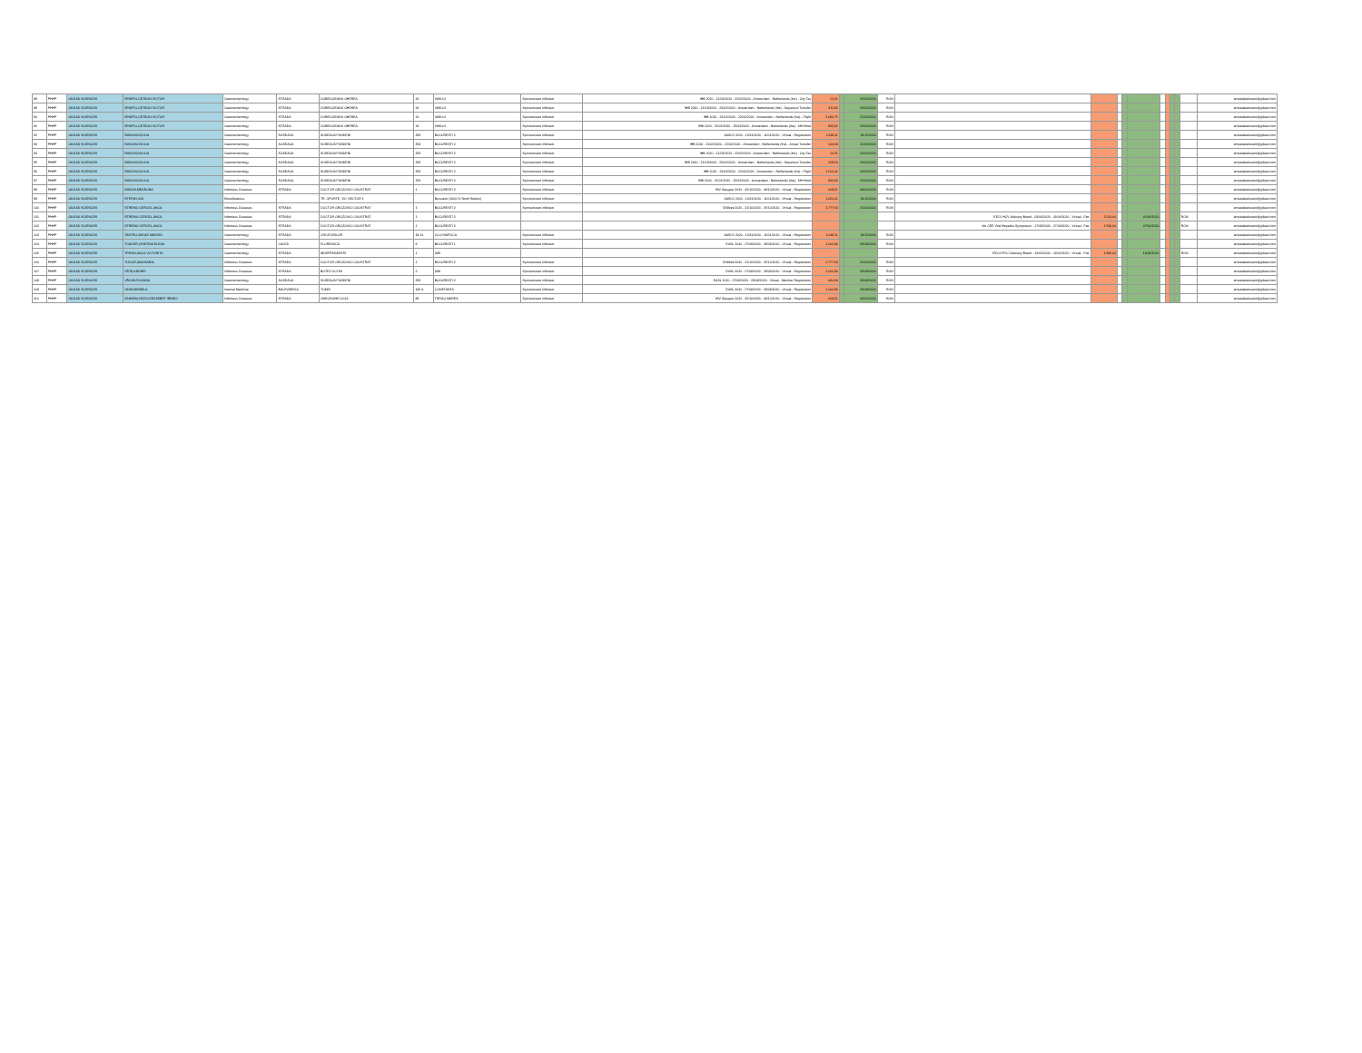| 88 | PHHP | GILEAD SCIENCES | SPARTU,CĂTĂLIN VICTOR | Gastroenterology | STRADA | DOBROGEANU GHEREA | 24 | VASLUI | Sponsorizare infiintare | IHB 2020 - 21/02/2020 - 22/02/2020 - Amsterdam - Netherlands (the) - City Tax | 10,51 | | 22/02/2020 | RON | | | | | | | | | | | emeadataloward@gilead.com |
| 89 | PHHP | GILEAD SCIENCES | SPARTU,CĂTĂLIN VICTOR | Gastroenterology | STRADA | DOBROGEANU GHEREA | 24 | VASLUI | Sponsorizare infiintare | IHB 2020 - 21/02/2020 - 22/02/2020 - Amsterdam - Netherlands (the) - Departure Transfer | 311,82 | | 23/02/2020 | RON | | | | | | | | | | | emeadataloward@gilead.com |
| 90 | PHHP | GILEAD SCIENCES | SPARTU,CĂTĂLIN VICTOR | Gastroenterology | STRADA | DOBROGEANU GHEREA | 24 | VASLUI | Sponsorizare infiintare | IHB 2020 - 21/02/2020 - 22/02/2020 - Amsterdam - Netherlands (the) - Flight | 2.684,75 | | 21/02/2020 | RON | | | | | | | | | | | emeadataloward@gilead.com |
| 91 | PHHP | GILEAD SCIENCES | SPARTU,CĂTĂLIN VICTOR | Gastroenterology | STRADA | DOBROGEANU GHEREA | 24 | VASLUI | Sponsorizare infiintare | IHB 2020 - 21/02/2020 - 22/02/2020 - Amsterdam - Netherlands (the) - NH Hotel | 933,82 | | 23/02/2020 | RON | | | | | | | | | | | emeadataloward@gilead.com |
| 92 | PHHP | GILEAD SCIENCES | SIMIONOV,IULIA | Gastroenterology | SOSEAUA | SOSEAUA FUNDENI | 258 | BUCURESTI 2 | Sponsorizare infiintare | AASLD 2020 - 13/11/2020 - 16/11/2020 - Virtual - Registration | 1.649,11 | | 13/11/2020 | RON | | | | | | | | | | | emeadataloward@gilead.com |
| 93 | PHHP | GILEAD SCIENCES | SIMIONOV,IULIA | Gastroenterology | SOSEAUA | SOSEAUA FUNDENI | 258 | BUCURESTI 2 | Sponsorizare infiintare | IHB 2020 - 21/02/2020 - 22/02/2020 - Amsterdam - Netherlands (the) - Arrival Transfer | 144,69 | | 21/02/2020 | RON | | | | | | | | | | | emeadataloward@gilead.com |
| 94 | PHHP | GILEAD SCIENCES | SIMIONOV,IULIA | Gastroenterology | SOSEAUA | SOSEAUA FUNDENI | 258 | BUCURESTI 2 | Sponsorizare infiintare | IHB 2020 - 21/02/2020 - 22/02/2020 - Amsterdam - Netherlands (the) - City Tax | 10,51 | | 22/02/2020 | RON | | | | | | | | | | | emeadataloward@gilead.com |
| 95 | PHHP | GILEAD SCIENCES | SIMIONOV,IULIA | Gastroenterology | SOSEAUA | SOSEAUA FUNDENI | 258 | BUCURESTI 2 | Sponsorizare infiintare | IHB 2020 - 21/02/2020 - 22/02/2020 - Amsterdam - Netherlands (the) - Departure Transfer | 158,54 | | 23/02/2020 | RON | | | | | | | | | | | emeadataloward@gilead.com |
| 96 | PHHP | GILEAD SCIENCES | SIMIONOV,IULIA | Gastroenterology | SOSEAUA | SOSEAUA FUNDENI | 258 | BUCURESTI 2 | Sponsorizare infiintare | IHB 2020 - 21/02/2020 - 22/02/2020 - Amsterdam - Netherlands (the) - Flight | 1.616,06 | | 23/02/2020 | RON | | | | | | | | | | | emeadataloward@gilead.com |
| 97 | PHHP | GILEAD SCIENCES | SIMIONOV,IULIA | Gastroenterology | SOSEAUA | SOSEAUA FUNDENI | 258 | BUCURESTI 2 | Sponsorizare infiintare | IHB 2020 - 21/02/2020 - 22/02/2020 - Amsterdam - Netherlands (the) - NH Hotel | 933,82 | | 22/02/2020 | RON | | | | | | | | | | | emeadataloward@gilead.com |
| 98 | PHHP | GILEAD SCIENCES | SIMION,MĂDĂLINA | Infectious Diseases | STRADA | DOCTOR GROZOVICI CALISTRAT | 1 | BUCURESTI 2 | Sponsorizare infiintare | HIV Glasgow 2020 - 05/10/2020 - 08/10/2020 - Virtual - Registration | 668,51 | | 08/10/2020 | RON | | | | | | | | | | | emeadataloward@gilead.com |
| 99 | PHHP | GILEAD SCIENCES | STEFAN,ION | Miscellaneous | | TR. OPORTE, 1VI, SECTOR 1 | | Bucuresti (1000 IV North Station) | Sponsorizare infiintare | AASLD 2020 - 13/11/2020 - 16/11/2020 - Virtual - Registration | 1.020,61 | | 13/11/2020 | RON | | | | | | | | | | | emeadataloward@gilead.com |
| 100 | PHHP | GILEAD SCIENCES | STREINU CERCEL,ANCA | Infectious Diseases | STRADA | DOCTOR GROZOVICI CALISTRAT | 1 | BUCURESTI 2 | Sponsorizare infiintare | IDWeek 2020 - 21/10/2020 - 25/10/2020 - Virtual - Registration | 2.777,53 | | 21/10/2020 | RON | | | | | | | | | | | emeadataloward@gilead.com |
| 101 | PHHP | GILEAD SCIENCES | STREINU CERCEL,ANCA | Infectious Diseases | STRADA | DOCTOR GROZOVICI CALISTRAT | 1 | BUCURESTI 2 | | | | | | | EECJ HCV Advisory Board - 03/04/2020 - 03/04/2020 - Virtual - Fee | 2.510,00 | | | 05/06/2020 | | | | | RON | emeadataloward@gilead.com |
| 102 | PHHP | GILEAD SCIENCES | STREINU CERCEL,ANCA | Infectious Diseases | STRADA | DOCTOR GROZOVICI CALISTRAT | 1 | BUCURESTI 2 | | | | | | | 6th CEE Viral Hepatitis Symposium - 17/09/2020 - 17/09/2020 - Virtual - Fee | 2.590,00 | | | 07/10/2020 | | | | | RON | emeadataloward@gilead.com |
| 103 | PHHP | GILEAD SCIENCES | TANTĂU,VASILE MARCEL | Gastroenterology | STRADA | CROITORILOR | 19-21 | CLUJ NAPOCA | Sponsorizare infiintare | AASLD 2020 - 13/11/2020 - 16/11/2020 - Virtual - Registration | 1.649,11 | | 13/11/2020 | RON | | | | | | | | | | | emeadataloward@gilead.com |
| 104 | PHHP | GILEAD SCIENCES | TOADER,CRISTINA ELENA | Gastroenterology | CALEA | FLOREASCA | 8 | BUCURESTI 1 | Sponsorizare infiintare | EASL 2020 - 27/08/2020 - 29/08/2020 - Virtual - Registration | 1.000,93 | | 29/08/2020 | RON | | | | | | | | | | | emeadataloward@gilead.com |
| 105 | PHHP | GILEAD SCIENCES | TRIFAN,ANCA VICTORITA | Gastroenterology | STRADA | INDEPENDENTEI | 1 | IASI | | | | | | | EECJ+PCC Advisory Board - 13/02/2020 - 13/02/2020 - Virtual - Fee | 1.880,00 | | | 18/03/2020 | | | | | RON | emeadataloward@gilead.com |
| 106 | PHHP | GILEAD SCIENCES | TUDOR,ANA MARIA | Infectious Diseases | STRADA | DOCTOR GROZOVICI CALISTRAT | 1 | BUCURESTI 2 | Sponsorizare infiintare | IDWeek 2020 - 21/10/2020 - 25/10/2020 - Virtual - Registration | 2.777,53 | | 21/10/2020 | RON | | | | | | | | | | | emeadataloward@gilead.com |
| 107 | PHHP | GILEAD SCIENCES | VĂTĂ,ANDREI | Infectious Diseases | STRADA | BOTEZ OCTAV | 2 | IASI | Sponsorizare infiintare | EASL 2020 - 27/08/2020 - 29/08/2020 - Virtual - Registration | 1.000,93 | | 29/08/2020 | RON | | | | | | | | | | | emeadataloward@gilead.com |
| 108 | PHHP | GILEAD SCIENCES | VÂDAN,ROXANA | Gastroenterology | SOSEAUA | SOSEAUA FUNDENI | 258 | BUCURESTI 2 | Sponsorizare infiintare | EASL 2020 - 27/08/2020 - 29/08/2020 - Virtual - Member Registration | 440,94 | | 29/08/2020 | RON | | | | | | | | | | | emeadataloward@gilead.com |
| 109 | PHHP | GILEAD SCIENCES | VASS,MIHAELA | Internal Medicine | BULEVARDUL | TOMIS | 145 A | CONSTANTA | Sponsorizare infiintare | EASL 2020 - 27/08/2020 - 29/08/2020 - Virtual - Registration | 1.000,93 | | 29/08/2020 | RON | | | | | | | | | | | emeadataloward@gilead.com |
| 110 | PHHP | GILEAD SCIENCES | ZAHARIA KEZDI,ERZSEBET IRINEO | Infectious Diseases | STRADA | GHEORGHE DOJA | 89 | TÂRGU MUREȘ | Sponsorizare infiintare | HIV Glasgow 2020 - 05/10/2020 - 08/10/2020 - Virtual - Registration | 668,51 | | 08/10/2020 | RON | | | | | | | | | | | emeadataloward@gilead.com |